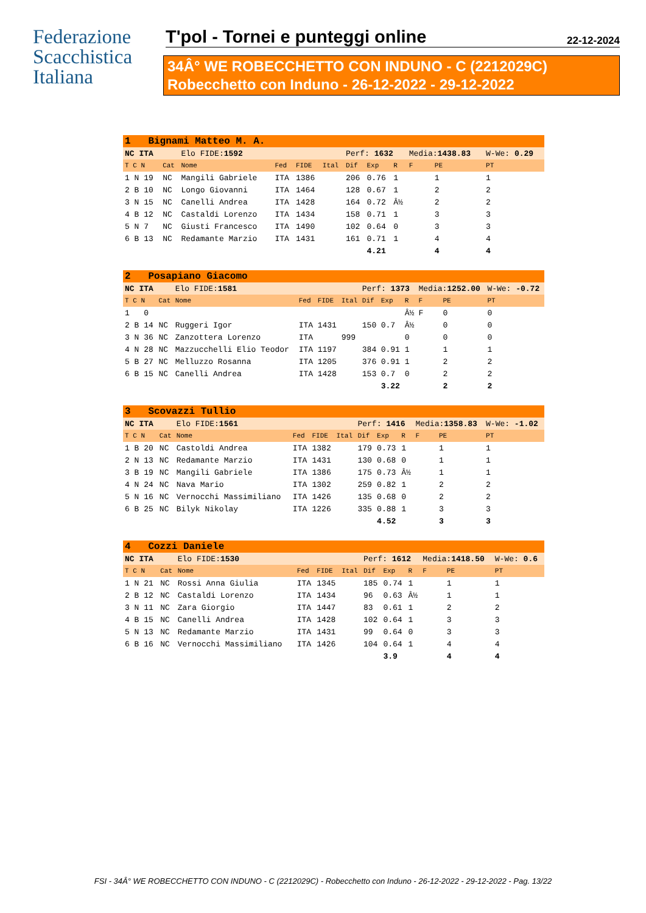Federazione
Scacchistica
Italiana
T'pol - Tornei e punteggi online
22-12-2024
34Â° WE ROBECCHETTO CON INDUNO - C (2212029C)
Robecchetto con Induno - 26-12-2022 - 29-12-2022
| 1 Bignami Matteo M. A. | | | | | | | | | | | | |
| NC ITA | | Elo FIDE: 1592 | | | | Perf: 1632 | | | Media: 1438.83 | | | W-We: 0.29 |
| T C N | Cat | Nome | Fed | FIDE | Ital | Dif | Exp | R | F | PE | | PT |
| 1 N 19 | NC | Mangili Gabriele | ITA | 1386 | | 206 | 0.76 | 1 | | 1 | | 1 |
| 2 B 10 | NC | Longo Giovanni | ITA | 1464 | | 128 | 0.67 | 1 | | 2 | | 2 |
| 3 N 15 | NC | Canelli Andrea | ITA | 1428 | | 164 | 0.72 | Â½ | | 2 | | 2 |
| 4 B 12 | NC | Castaldi Lorenzo | ITA | 1434 | | 158 | 0.71 | 1 | | 3 | | 3 |
| 5 N 7 | NC | Giusti Francesco | ITA | 1490 | | 102 | 0.64 | 0 | | 3 | | 3 |
| 6 B 13 | NC | Redamante Marzio | ITA | 1431 | | 161 | 0.71 | 1 | | 4 | | 4 |
| | | | | | | | 4.21 | | | 4 | | 4 |
| 2 Posapiano Giacomo | | | | | | | | | | | | |
| NC ITA | | Elo FIDE: 1581 | | | | Perf: 1373 | | | Media: 1252.00 | | | W-We: -0.72 |
| T C N | Cat | Nome | Fed | FIDE | Ital | Dif | Exp | R | F | PE | | PT |
| 1 0 | | | | | | | | Â½ | F | 0 | | 0 |
| 2 B 14 | NC | Ruggeri Igor | ITA | 1431 | | 150 | 0.7 | Â½ | | 0 | | 0 |
| 3 N 36 | NC | Zanzottera Lorenzo | ITA | | 999 | | | 0 | | 0 | | 0 |
| 4 N 28 | NC | Mazzucchelli Elio Teodor | ITA | 1197 | | 384 | 0.91 | 1 | | 1 | | 1 |
| 5 B 27 | NC | Melluzzo Rosanna | ITA | 1205 | | 376 | 0.91 | 1 | | 2 | | 2 |
| 6 B 15 | NC | Canelli Andrea | ITA | 1428 | | 153 | 0.7 | 0 | | 2 | | 2 |
| | | | | | | | 3.22 | | | 2 | | 2 |
| 3 Scovazzi Tullio | | | | | | | | | | | | |
| NC ITA | | Elo FIDE: 1561 | | | | Perf: 1416 | | | Media: 1358.83 | | | W-We: -1.02 |
| T C N | Cat | Nome | Fed | FIDE | Ital | Dif | Exp | R | F | PE | | PT |
| 1 B 20 | NC | Castoldi Andrea | ITA | 1382 | | 179 | 0.73 | 1 | | 1 | | 1 |
| 2 N 13 | NC | Redamante Marzio | ITA | 1431 | | 130 | 0.68 | 0 | | 1 | | 1 |
| 3 B 19 | NC | Mangili Gabriele | ITA | 1386 | | 175 | 0.73 | Â½ | | 1 | | 1 |
| 4 N 24 | NC | Nava Mario | ITA | 1302 | | 259 | 0.82 | 1 | | 2 | | 2 |
| 5 N 16 | NC | Vernocchi Massimiliano | ITA | 1426 | | 135 | 0.68 | 0 | | 2 | | 2 |
| 6 B 25 | NC | Bilyk Nikolay | ITA | 1226 | | 335 | 0.88 | 1 | | 3 | | 3 |
| | | | | | | | 4.52 | | | 3 | | 3 |
| 4 Cozzi Daniele | | | | | | | | | | | | |
| NC ITA | | Elo FIDE: 1530 | | | | Perf: 1612 | | | Media: 1418.50 | | | W-We: 0.6 |
| T C N | Cat | Nome | Fed | FIDE | Ital | Dif | Exp | R | F | PE | | PT |
| 1 N 21 | NC | Rossi Anna Giulia | ITA | 1345 | | 185 | 0.74 | 1 | | 1 | | 1 |
| 2 B 12 | NC | Castaldi Lorenzo | ITA | 1434 | | 96 | 0.63 | Â½ | | 1 | | 1 |
| 3 N 11 | NC | Zara Giorgio | ITA | 1447 | | 83 | 0.61 | 1 | | 2 | | 2 |
| 4 B 15 | NC | Canelli Andrea | ITA | 1428 | | 102 | 0.64 | 1 | | 3 | | 3 |
| 5 N 13 | NC | Redamante Marzio | ITA | 1431 | | 99 | 0.64 | 0 | | 3 | | 3 |
| 6 B 16 | NC | Vernocchi Massimiliano | ITA | 1426 | | 104 | 0.64 | 1 | | 4 | | 4 |
| | | | | | | | 3.9 | | | 4 | | 4 |
FSI - 34Â° WE ROBECCHETTO CON INDUNO - C (2212029C) - Robecchetto con Induno - 26-12-2022 - 29-12-2022 - Pag. 13/22